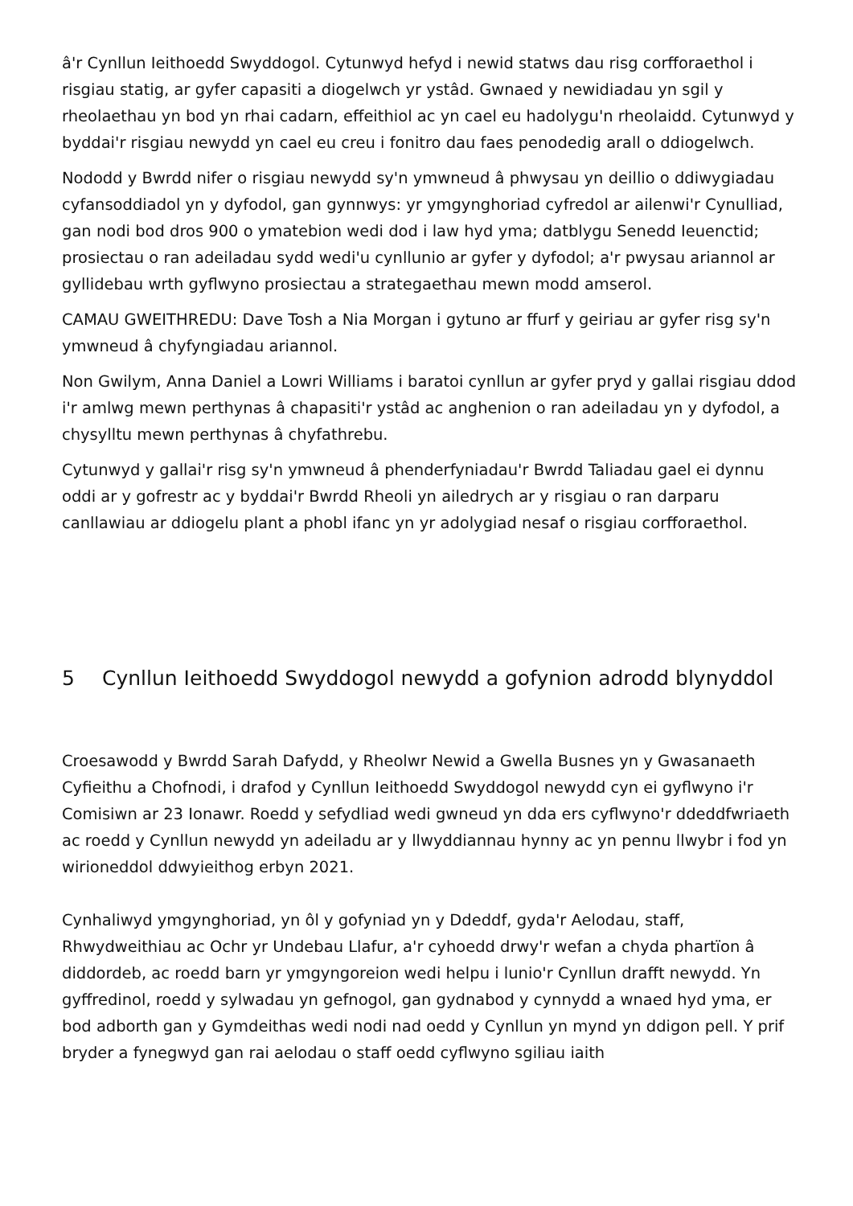â'r Cynllun Ieithoedd Swyddogol. Cytunwyd hefyd i newid statws dau risg corfforaethol i risgiau statig, ar gyfer capasiti a diogelwch yr ystâd. Gwnaed y newidiadau yn sgil y rheolaethau yn bod yn rhai cadarn, effeithiol ac yn cael eu hadolygu'n rheolaidd. Cytunwyd y byddai'r risgiau newydd yn cael eu creu i fonitro dau faes penodedig arall o ddiogelwch.
Nododd y Bwrdd nifer o risgiau newydd sy'n ymwneud â phwysau yn deillio o ddiwygiadau cyfansoddiadol yn y dyfodol, gan gynnwys: yr ymgynghoriad cyfredol ar ailenwi'r Cynulliad, gan nodi bod dros 900 o ymatebion wedi dod i law hyd yma; datblygu Senedd Ieuenctid; prosiectau o ran adeiladau sydd wedi'u cynllunio ar gyfer y dyfodol; a'r pwysau ariannol ar gyllidebau wrth gyflwyno prosiectau a strategaethau mewn modd amserol.
CAMAU GWEITHREDU: Dave Tosh a Nia Morgan i gytuno ar ffurf y geiriau ar gyfer risg sy'n ymwneud â chyfyngiadau ariannol.
Non Gwilym, Anna Daniel a Lowri Williams i baratoi cynllun ar gyfer pryd y gallai risgiau ddod i'r amlwg mewn perthynas â chapasiti'r ystâd ac anghenion o ran adeiladau yn y dyfodol, a chysylltu mewn perthynas â chyfathrebu.
Cytunwyd y gallai'r risg sy'n ymwneud â phenderfyniadau'r Bwrdd Taliadau gael ei dynnu oddi ar y gofrestr ac y byddai'r Bwrdd Rheoli yn ailedrych ar y risgiau o ran darparu canllawiau ar ddiogelu plant a phobl ifanc yn yr adolygiad nesaf o risgiau corfforaethol.
5 Cynllun Ieithoedd Swyddogol newydd a gofynion adrodd blynyddol
Croesawodd y Bwrdd Sarah Dafydd, y Rheolwr Newid a Gwella Busnes yn y Gwasanaeth Cyfieithu a Chofnodi, i drafod y Cynllun Ieithoedd Swyddogol newydd cyn ei gyflwyno i'r Comisiwn ar 23 Ionawr. Roedd y sefydliad wedi gwneud yn dda ers cyflwyno'r ddeddfwriaeth ac roedd y Cynllun newydd yn adeiladu ar y llwyddiannau hynny ac yn pennu llwybr i fod yn wirioneddol ddwyieithog erbyn 2021.
Cynhaliwyd ymgynghoriad, yn ôl y gofyniad yn y Ddeddf, gyda'r Aelodau, staff, Rhwydweithiau ac Ochr yr Undebau Llafur, a'r cyhoedd drwy'r wefan a chyda phartïon â diddordeb, ac roedd barn yr ymgyngoreion wedi helpu i lunio'r Cynllun drafft newydd. Yn gyffredinol, roedd y sylwadau yn gefnogol, gan gydnabod y cynnydd a wnaed hyd yma, er bod adborth gan y Gymdeithas wedi nodi nad oedd y Cynllun yn mynd yn ddigon pell. Y prif bryder a fynegwyd gan rai aelodau o staff oedd cyflwyno sgiliau iaith